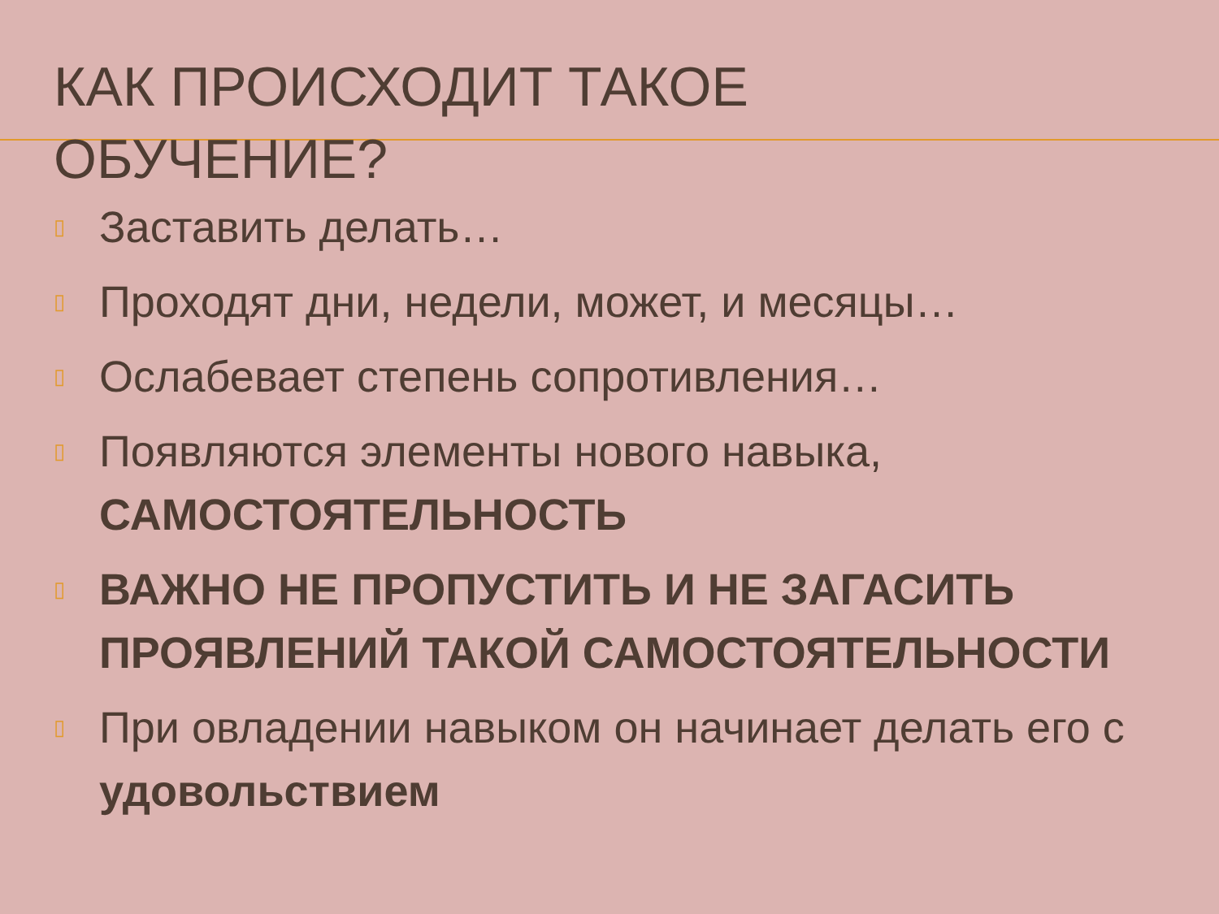КАК ПРОИСХОДИТ ТАКОЕ ОБУЧЕНИЕ?
▯ Заставить делать…
▯ Проходят дни, недели, может, и месяцы…
▯ Ослабевает степень сопротивления…
▯ Появляются элементы нового навыка, САМОСТОЯТЕЛЬНОСТЬ
▯ ВАЖНО НЕ ПРОПУСТИТЬ И НЕ ЗАГАСИТЬ ПРОЯВЛЕНИЙ ТАКОЙ САМОСТОЯТЕЛЬНОСТИ
▯ При овладении навыком он начинает делать его с удовольствием